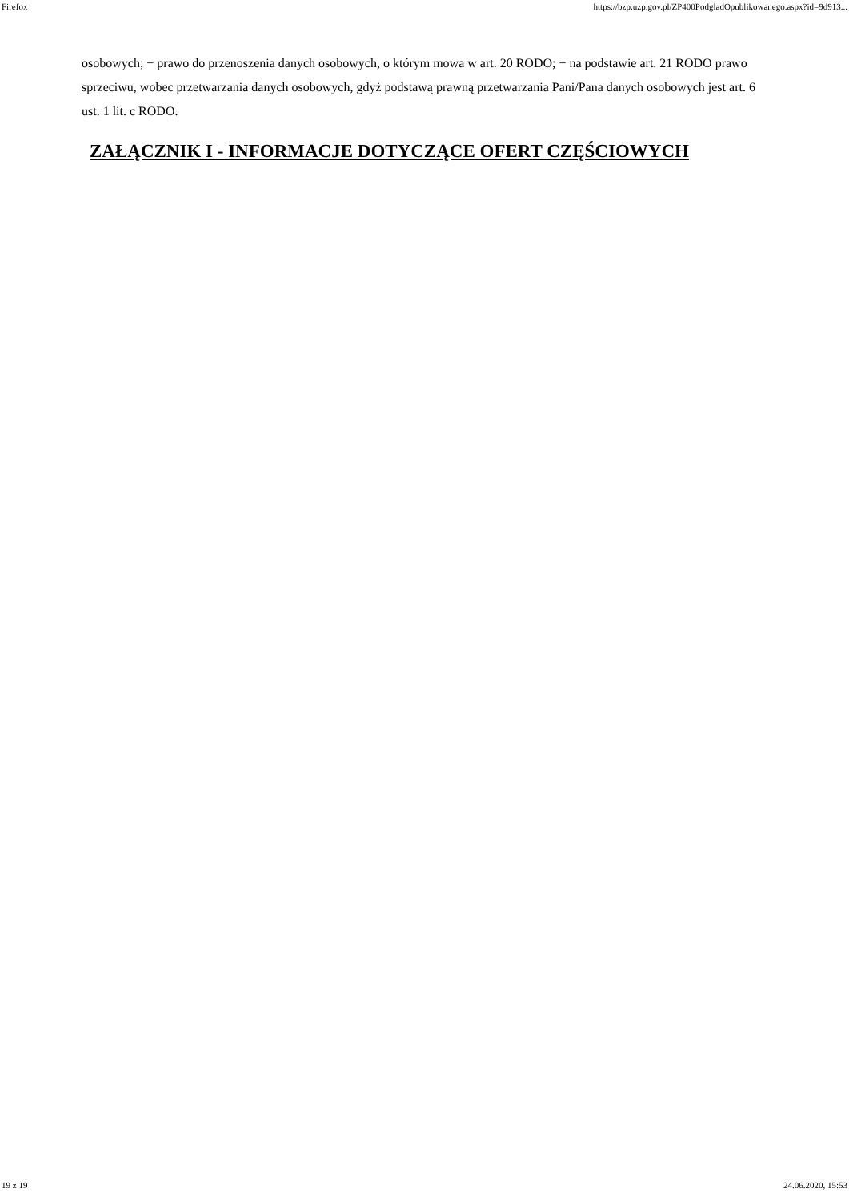Firefox https://bzp.uzp.gov.pl/ZP400PodgladOpublikowanego.aspx?id=9d913...
osobowych; − prawo do przenoszenia danych osobowych, o którym mowa w art. 20 RODO; − na podstawie art. 21 RODO prawo sprzeciwu, wobec przetwarzania danych osobowych, gdyż podstawą prawną przetwarzania Pani/Pana danych osobowych jest art. 6 ust. 1 lit. c RODO.
ZAŁĄCZNIK I - INFORMACJE DOTYCZĄCE OFERT CZĘŚCIOWYCH
19 z 19 24.06.2020, 15:53